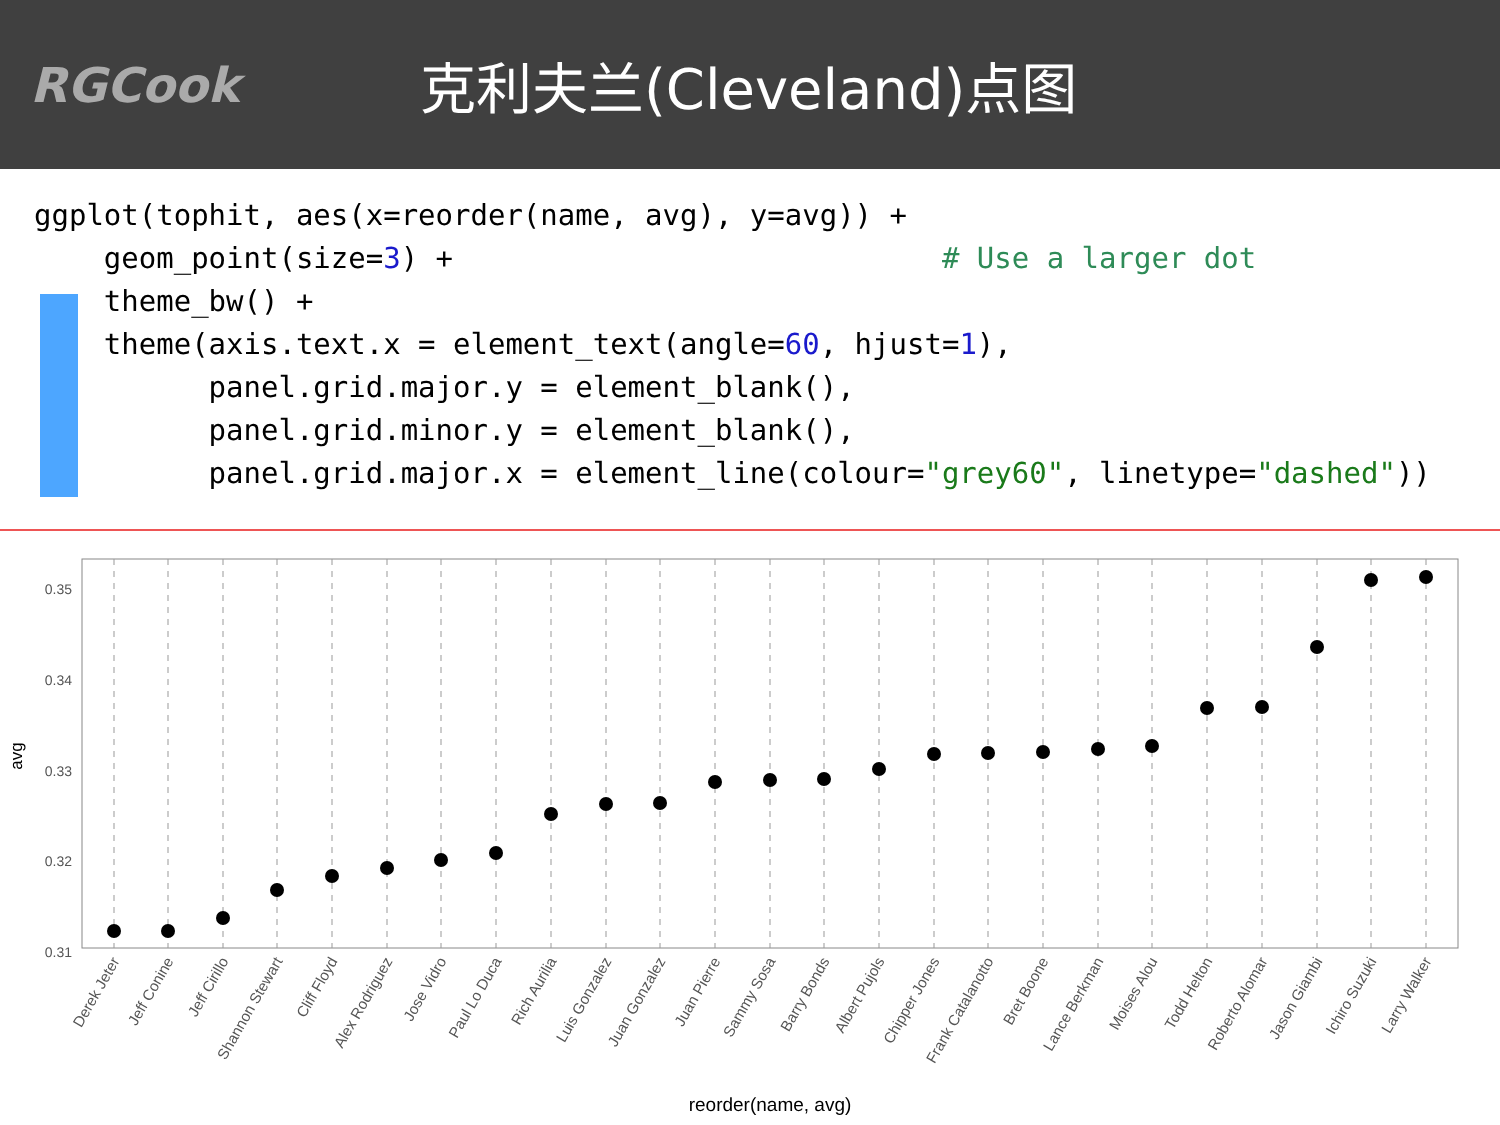RGCook
克利夫兰(Cleveland)点图
ggplot(tophit, aes(x=reorder(name, avg), y=avg)) +
    geom_point(size=3) +                            # Use a larger dot
    theme_bw() +
    theme(axis.text.x = element_text(angle=60, hjust=1),
          panel.grid.major.y = element_blank(),
          panel.grid.minor.y = element_blank(),
          panel.grid.major.x = element_line(colour="grey60", linetype="dashed"))
0.35
0.34
0.33
0.32
0.31
avg
Derek Jeter
Jeff Conine
Jeff Cirillo
Shannon Stewart
Cliff Floyd
Alex Rodriguez
Jose Vidro
Paul Lo Duca
Rich Aurilia
Luis Gonzalez
Juan Gonzalez
Juan Pierre
Sammy Sosa
Barry Bonds
Albert Pujols
Chipper Jones
Frank Catalanotto
Bret Boone
Lance Berkman
Moises Alou
Todd Helton
Roberto Alomar
Jason Giambi
Ichiro Suzuki
Larry Walker
reorder(name, avg)